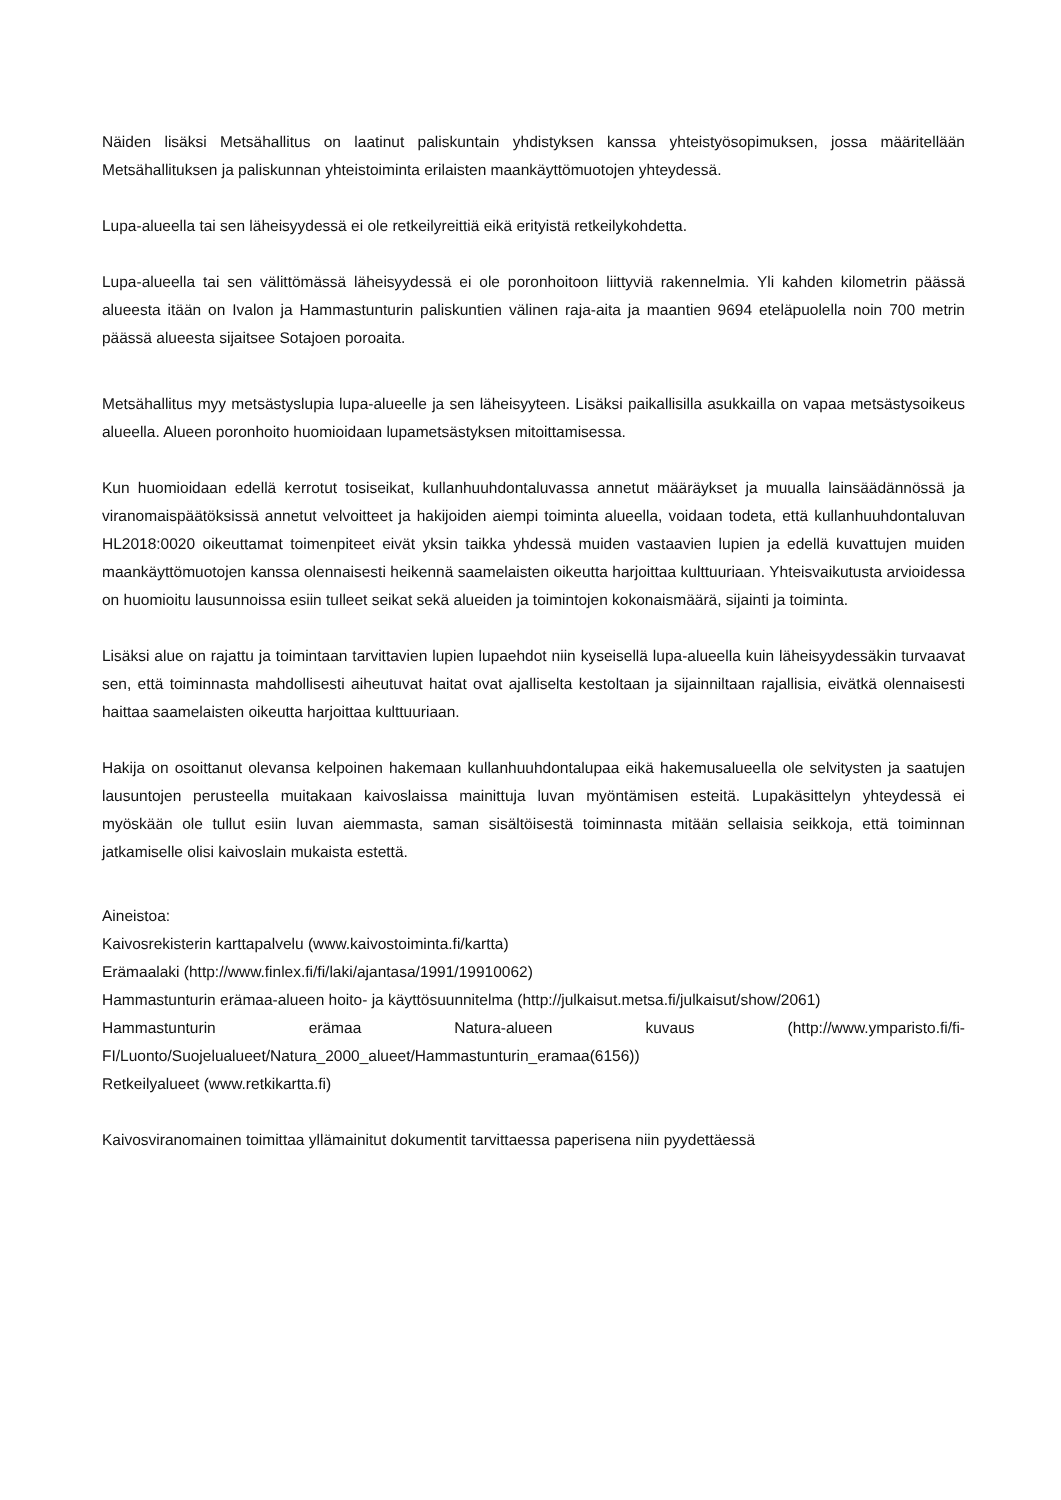Näiden lisäksi Metsähallitus on laatinut paliskuntain yhdistyksen kanssa yhteistyösopimuksen, jossa määritellään Metsähallituksen ja paliskunnan yhteistoiminta erilaisten maankäyttömuotojen yhteydessä.
Lupa-alueella tai sen läheisyydessä ei ole retkeilyreittiä eikä erityistä retkeilykohdetta.
Lupa-alueella tai sen välittömässä läheisyydessä ei ole poronhoitoon liittyviä rakennelmia. Yli kahden kilometrin päässä alueesta itään on Ivalon ja Hammastunturin paliskuntien välinen raja-aita ja maantien 9694 eteläpuolella noin 700 metrin päässä alueesta sijaitsee Sotajoen poroaita.
Metsähallitus myy metsästyslupia lupa-alueelle ja sen läheisyyteen. Lisäksi paikallisilla asukkailla on vapaa metsästysoikeus alueella. Alueen poronhoito huomioidaan lupametsästyksen mitoittamisessa.
Kun huomioidaan edellä kerrotut tosiseikat, kullanhuuhdontaluvassa annetut määräykset ja muualla lainsäädännössä ja viranomaispäätöksissä annetut velvoitteet ja hakijoiden aiempi toiminta alueella, voidaan todeta, että kullanhuuhdontaluvan HL2018:0020 oikeuttamat toimenpiteet eivät yksin taikka yhdessä muiden vastaavien lupien ja edellä kuvattujen muiden maankäyttömuotojen kanssa olennaisesti heikennä saamelaisten oikeutta harjoittaa kulttuuriaan. Yhteisvaikutusta arvioidessa on huomioitu lausunnoissa esiin tulleet seikat sekä alueiden ja toimintojen kokonaismäärä, sijainti ja toiminta.
Lisäksi alue on rajattu ja toimintaan tarvittavien lupien lupaehdot niin kyseisellä lupa-alueella kuin läheisyydessäkin turvaavat sen, että toiminnasta mahdollisesti aiheutuvat haitat ovat ajalliselta kestoltaan ja sijainniltaan rajallisia, eivätkä olennaisesti haittaa saamelaisten oikeutta harjoittaa kulttuuriaan.
Hakija on osoittanut olevansa kelpoinen hakemaan kullanhuuhdontalupaa eikä hakemusalueella ole selvitysten ja saatujen lausuntojen perusteella muitakaan kaivoslaissa mainittuja luvan myöntämisen esteitä. Lupakäsittelyn yhteydessä ei myöskään ole tullut esiin luvan aiemmasta, saman sisältöisestä toiminnasta mitään sellaisia seikkoja, että toiminnan jatkamiselle olisi kaivoslain mukaista estettä.
Aineistoa:
Kaivosrekisterin karttapalvelu (www.kaivostoiminta.fi/kartta)
Erämaalaki (http://www.finlex.fi/fi/laki/ajantasa/1991/19910062)
Hammastunturin erämaa-alueen hoito- ja käyttösuunnitelma (http://julkaisut.metsa.fi/julkaisut/show/2061)
Hammastunturin erämaa Natura-alueen kuvaus (http://www.ymparisto.fi/fi-FI/Luonto/Suojelualueet/Natura_2000_alueet/Hammastunturin_eramaa(6156))
Retkeilyalueet (www.retkikartta.fi)
Kaivosviranomainen toimittaa yllämainitut dokumentit tarvittaessa paperisena niin pyydettäessä